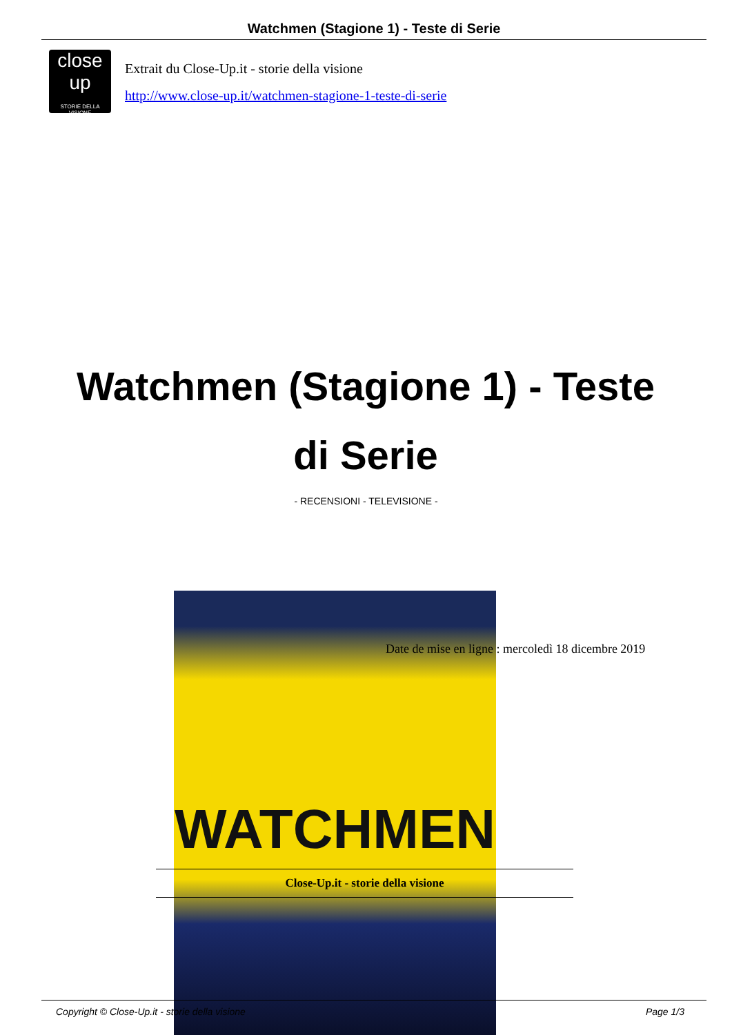Watchmen (Stagione 1) - Teste di Serie
close up
STORIE DELLA VISIONE
Extrait du Close-Up.it - storie della visione
http://www.close-up.it/watchmen-stagione-1-teste-di-serie
Watchmen (Stagione 1) - Teste di Serie
- RECENSIONI - TELEVISIONE -
WATCHMEN
Date de mise en ligne : mercoledì 18 dicembre 2019
Close-Up.it - storie della visione
Copyright © Close-Up.it - storie della visione Page 1/3